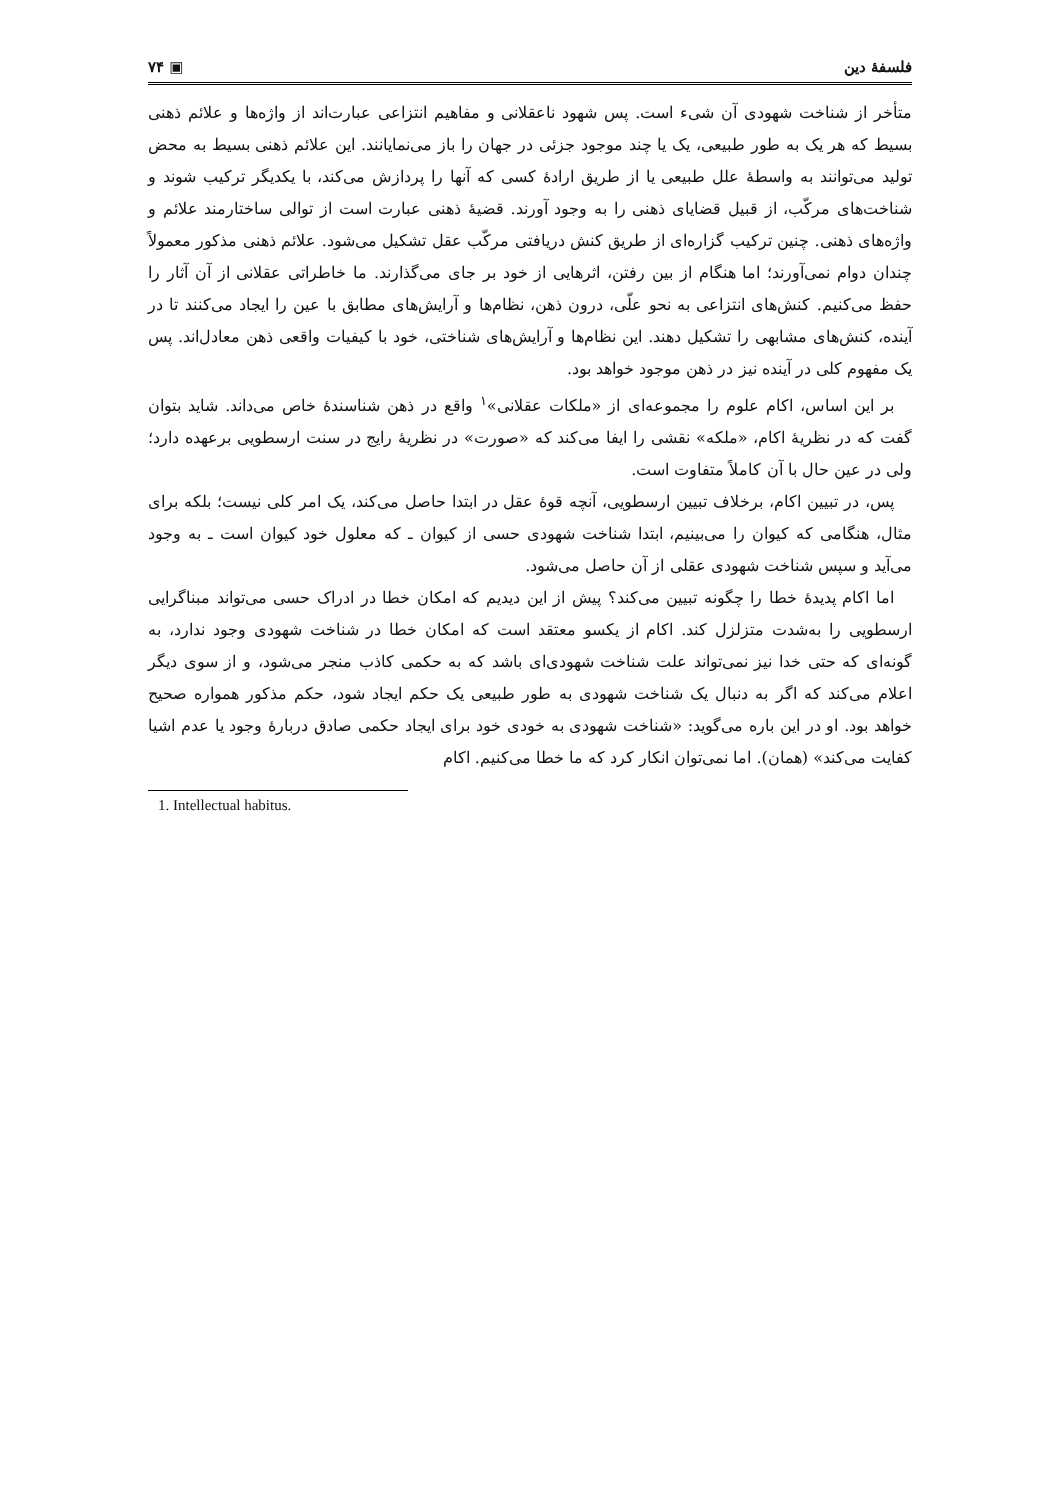فلسفهٔ دین ▣ ۷۴
متأخر از شناخت شهودی آن شیء است. پس شهود ناعقلانی و مفاهیم انتزاعی عبارت‌اند از واژه‌ها و علائم ذهنی بسیط که هر یک به طور طبیعی، یک یا چند موجود جزئی در جهان را باز می‌نمایانند. این علائم ذهنی بسیط به محض تولید می‌توانند به واسطهٔ علل طبیعی یا از طریق ارادهٔ کسی که آنها را پردازش می‌کند، با یکدیگر ترکیب شوند و شناخت‌های مرکّب، از قبیل قضایای ذهنی را به وجود آورند. قضیهٔ ذهنی عبارت است از توالی ساختارمند علائم و واژه‌های ذهنی. چنین ترکیب گزاره‌ای از طریق کنش دریافتی مرکّب عقل تشکیل می‌شود. علائم ذهنی مذکور معمولاً چندان دوام نمی‌آورند؛ اما هنگام از بین رفتن، اثرهایی از خود بر جای می‌گذارند. ما خاطراتی عقلانی از آن آثار را حفظ می‌کنیم. کنش‌های انتزاعی به نحو علّی، درون ذهن، نظام‌ها و آرایش‌های مطابق با عین را ایجاد می‌کنند تا در آینده، کنش‌های مشابهی را تشکیل دهند. این نظام‌ها و آرایش‌های شناختی، خود با کیفیات واقعی ذهن معادل‌اند. پس یک مفهوم کلی در آینده نیز در ذهن موجود خواهد بود.
بر این اساس، اکام علوم را مجموعه‌ای از «ملکات عقلانی»<sup>۱</sup> واقع در ذهن شناسندهٔ خاص می‌داند. شاید بتوان گفت که در نظریهٔ اکام، «ملکه» نقشی را ایفا می‌کند که «صورت» در نظریهٔ رایج در سنت ارسطویی برعهده دارد؛ ولی در عین حال با آن کاملاً متفاوت است.
پس، در تبیین اکام، برخلاف تبیین ارسطویی، آنچه قوهٔ عقل در ابتدا حاصل می‌کند، یک امر کلی نیست؛ بلکه برای مثال، هنگامی که کیوان را می‌بینیم، ابتدا شناخت شهودی حسی از کیوان ـ که معلول خود کیوان است ـ به وجود می‌آید و سپس شناخت شهودی عقلی از آن حاصل می‌شود.
اما اکام پدیدهٔ خطا را چگونه تبیین می‌کند؟ پیش از این دیدیم که امکان خطا در ادراک حسی می‌تواند مبناگرایی ارسطویی را به‌شدت متزلزل کند. اکام از یکسو معتقد است که امکان خطا در شناخت شهودی وجود ندارد، به گونه‌ای که حتی خدا نیز نمی‌تواند علت شناخت شهودی‌ای باشد که به حکمی کاذب منجر می‌شود، و از سوی دیگر اعلام می‌کند که اگر به دنبال یک شناخت شهودی به طور طبیعی یک حکم ایجاد شود، حکم مذکور همواره صحیح خواهد بود. او در این باره می‌گوید: «شناخت شهودی به خودی خود برای ایجاد حکمی صادق دربارهٔ وجود یا عدم اشیا کفایت می‌کند» (همان). اما نمی‌توان انکار کرد که ما خطا می‌کنیم. اکام
1. Intellectual habitus.